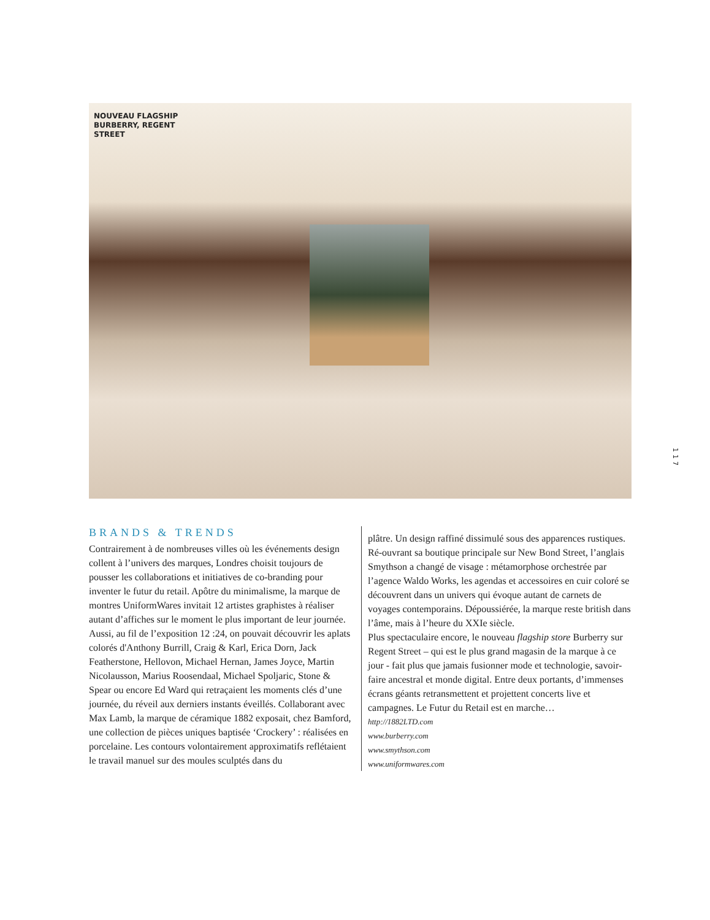NOUVEAU FLAGSHIP
BURBERRY, REGENT
STREET
117
BRANDS & TRENDS
Contrairement à de nombreuses villes où les événements design collent à l’univers des marques, Londres choisit toujours de pousser les collaborations et initiatives de co-branding pour inventer le futur du retail. Apôtre du minimalisme, la marque de montres UniformWares invitait 12 artistes graphistes à réaliser autant d’affiches sur le moment le plus important de leur journée. Aussi, au fil de l’exposition 12 :24, on pouvait découvrir les aplats colorés d'Anthony Burrill, Craig & Karl, Erica Dorn, Jack Featherstone, Hellovon, Michael Hernan, James Joyce, Martin Nicolausson, Marius Roosendaal, Michael Spoljaric, Stone & Spear ou encore Ed Ward qui retraçaient les moments clés d’une journée, du réveil aux derniers instants éveillés. Collaborant avec Max Lamb, la marque de céramique 1882 exposait, chez Bamford, une collection de pièces uniques baptisée ‘Crockery’ : réalisées en porcelaine. Les contours volontairement approximatifs reflétaient le travail manuel sur des moules sculptés dans du
plâtre. Un design raffiné dissimulé sous des apparences rustiques.
Ré-ouvrant sa boutique principale sur New Bond Street, l’anglais Smythson a changé de visage : métamorphose orchestrée par l’agence Waldo Works, les agendas et accessoires en cuir coloré se découvrent dans un univers qui évoque autant de carnets de voyages contemporains. Dépoussiérée, la marque reste british dans l’âme, mais à l’heure du XXIe siècle.
Plus spectaculaire encore, le nouveau flagship store Burberry sur Regent Street – qui est le plus grand magasin de la marque à ce jour - fait plus que jamais fusionner mode et technologie, savoir-faire ancestral et monde digital. Entre deux portants, d’immenses écrans géants retransmettent et projettent concerts live et campagnes. Le Futur du Retail est en marche…
http://1882LTD.com
www.burberry.com
www.smythson.com
www.uniformwares.com